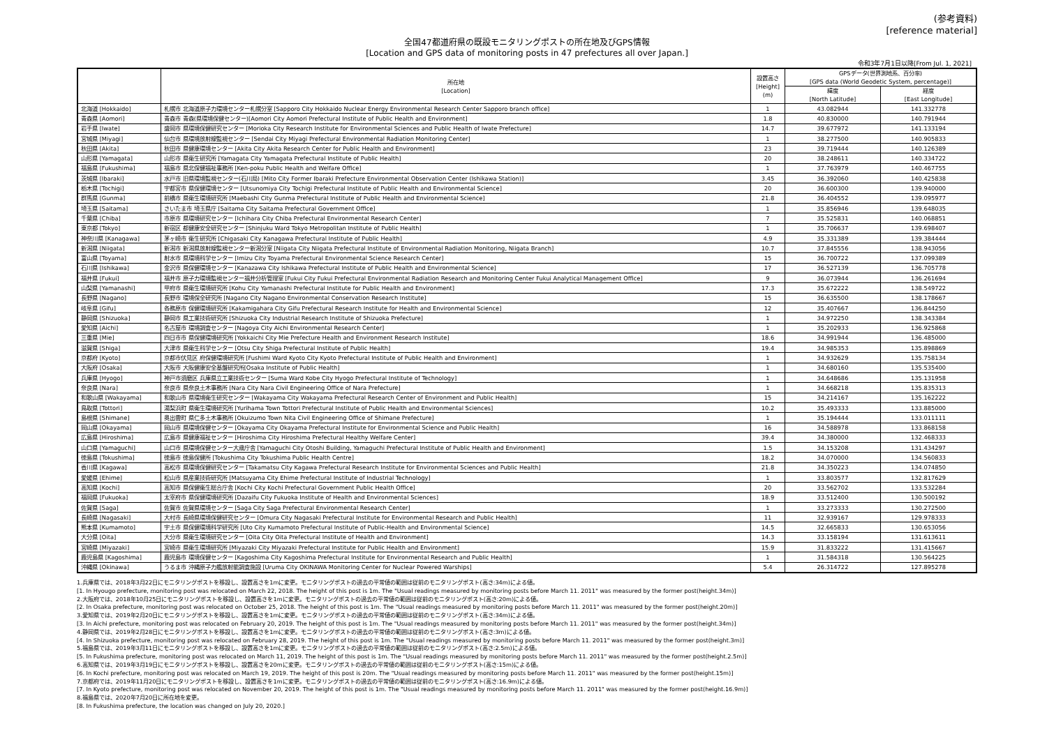(参考資料)
[reference material]
全国47都道府県の既設モニタリングポストの所在地及びGPS情報
[Location and GPS data of monitoring posts in 47 prefectures all over Japan.]
令和3年7月1日以降[From Jul. 1, 2021]
| | 所在地 [Location] | 設置高さ [Height] (m) | GPSデータ(世界測地系、百分率) [GPS data (World Geodetic System, percentage)] | |
| --- | --- | --- | --- | --- |
| | | | 緯度 [North Latitude] | 経度 [East Longitude] |
| 北海道 [Hokkaido] | 札幌市 北海道原子力環境センター札幌分室 [Sapporo City Hokkaido Nuclear Energy Environmental Research Center Sapporo branch office] | 1 | 43.082944 | 141.332778 |
| 青森県 [Aomori] | 青森市 青森(県環境保健センター)[Aomori City Aomori Prefectural Institute of Public Health and Environment] | 1.8 | 40.830000 | 140.791944 |
| 岩手県 [Iwate] | 盛岡市 県環境保健研究センター [Morioka City Research Institute for Environmental Sciences and Public Health of Iwate Prefecture] | 14.7 | 39.677972 | 141.133194 |
| 宮城県 [Miyagi] | 仙台市 県環境放射線監視センター [Sendai City Miyagi Prefectural Environmental Radiation Monitoring Center] | 1 | 38.277500 | 140.905833 |
| 秋田県 [Akita] | 秋田市 県健康環境センター [Akita City Akita Research Center for Public Health and Environment] | 23 | 39.719444 | 140.126389 |
| 山形県 [Yamagata] | 山形市 県衛生研究所 [Yamagata City Yamagata Prefectural Institute of Public Health] | 20 | 38.248611 | 140.334722 |
| 福島県 [Fukushima] | 福島市 県北保健福祉事務所 [Ken-poku Public Health and Welfare Office] | 1 | 37.763979 | 140.467755 |
| 茨城県 [Ibaraki] | 水戸市 旧県環境監視センター(石川局) [Mito City Former Ibaraki Prefecture Environmental Observation Center (Ishikawa Station)] | 3.45 | 36.392060 | 140.425838 |
| 栃木県 [Tochigi] | 宇都宮市 県保健環境センター [Utsunomiya City Tochigi Prefectural Institute of Public Health and Environmental Science] | 20 | 36.600300 | 139.940000 |
| 群馬県 [Gunma] | 前橋市 県衛生環境研究所 [Maebashi City Gunma Prefectural Institute of Public Health and Environmental Science] | 21.8 | 36.404552 | 139.095977 |
| 埼玉県 [Saitama] | さいたま市 埼玉県庁 [Saitama City Saitama Prefectural Government Office] | 1 | 35.856946 | 139.648035 |
| 千葉県 [Chiba] | 市原市 県環境研究センター [Ichihara City Chiba Prefectural Environmental Research Center] | 7 | 35.525831 | 140.068851 |
| 東京都 [Tokyo] | 新宿区 都健康安全研究センター [Shinjuku Ward Tokyo Metropolitan Institute of Public Health] | 1 | 35.706637 | 139.698407 |
| 神奈川県 [Kanagawa] | 茅ヶ崎市 衛生研究所 [Chigasaki City Kanagawa Prefectural Institute of Public Health] | 4.9 | 35.331389 | 139.384444 |
| 新潟県 [Niigata] | 新潟市 新潟県放射線監視センター新潟分室 [Niigata City Niigata Prefectural Institute of Environmental Radiation Monitoring, Niigata Branch] | 10.7 | 37.845556 | 138.943056 |
| 富山県 [Toyama] | 射水市 県環境科学センター [Imizu City Toyama Prefectural Environmental Science Research Center] | 15 | 36.700722 | 137.099389 |
| 石川県 [Ishikawa] | 金沢市 県保健環境センター [Kanazawa City Ishikawa Prefectural Institute of Public Health and Environmental Science] | 17 | 36.527139 | 136.705778 |
| 福井県 [Fukui] | 福井市 原子力環境監視センター福井分析管理室 [Fukui City Fukui Prefectural Environmental Radiation Research and Monitoring Center Fukui Analytical Management Office] | 9 | 36.073944 | 136.261694 |
| 山梨県 [Yamanashi] | 甲府市 県衛生環境研究所 [Kohu City Yamanashi Prefectural Institute for Public Health and Environment] | 17.3 | 35.672222 | 138.549722 |
| 長野県 [Nagano] | 長野市 環境保全研究所 [Nagano City Nagano Environmental Conservation Research Institute] | 15 | 36.635500 | 138.178667 |
| 岐阜県 [Gifu] | 各務原市 保健環境研究所 [Kakamigahara City Gifu Prefectural Research Institute for Health and Environmental Science] | 12 | 35.407667 | 136.844250 |
| 静岡県 [Shizuoka] | 静岡市 県工業技術研究所 [Shizuoka City Industrial Research Institute of Shizuoka Prefecture] | 1 | 34.972250 | 138.343384 |
| 愛知県 [Aichi] | 名古屋市 環境調査センター [Nagoya City Aichi Environmental Research Center] | 1 | 35.202933 | 136.925868 |
| 三重県 [Mie] | 四日市市 県保健環境研究所 [Yokkaichi City Mie Prefecture Health and Environment Research Institute] | 18.6 | 34.991944 | 136.485000 |
| 滋賀県 [Shiga] | 大津市 県衛生科学センター [Otsu City Shiga Prefectural Institute of Public Health] | 19.4 | 34.985353 | 135.898869 |
| 京都府 [Kyoto] | 京都市伏見区 府保健環境研究所 [Fushimi Ward Kyoto City Kyoto Prefectural Institute of Public Health and Environment] | 1 | 34.932629 | 135.758134 |
| 大阪府 [Osaka] | 大阪市 大阪健康安全基盤研究所[Osaka Institute of Public Health] | 1 | 34.680160 | 135.535400 |
| 兵庫県 [Hyogo] | 神戸市須磨区 兵庫県立工業技術センター [Suma Ward Kobe City Hyogo Prefectural Institute of Technology] | 1 | 34.648686 | 135.131958 |
| 奈良県 [Nara] | 奈良市 県奈良土木事務所 [Nara City Nara Civil Engineering Office of Nara Prefecture] | 1 | 34.668218 | 135.835313 |
| 和歌山県 [Wakayama] | 和歌山市 県環境衛生研究センター [Wakayama City Wakayama Prefectural Research Center of Environment and Public Health] | 15 | 34.214167 | 135.162222 |
| 鳥取県 [Tottori] | 湯梨浜町 県衛生環境研究所 [Yurihama Town Tottori Prefectural Institute of Public Health and Environmental Sciences] | 10.2 | 35.493333 | 133.885000 |
| 島根県 [Shimane] | 奥出雲町 県仁多土木事務所 [Okuizumo Town Nita Civil Engineering Office of Shimane Prefecture] | 1 | 35.194444 | 133.011111 |
| 岡山県 [Okayama] | 岡山市 県環境保健センター [Okayama City Okayama Prefectural Institute for Environmental Science and Public Health] | 16 | 34.588978 | 133.868158 |
| 広島県 [Hiroshima] | 広島市 県健康福祉センター [Hiroshima City Hiroshima Prefectural Healthy Welfare Center] | 39.4 | 34.380000 | 132.468333 |
| 山口県 [Yamaguchi] | 山口市 県環境保健センター大歳庁舎 [Yamaguchi City Otoshi Building, Yamaguchi Prefectural Institute of Public Health and Environment] | 1.5 | 34.153208 | 131.434297 |
| 徳島県 [Tokushima] | 徳島市 徳島保健所 [Tokushima City Tokushima Public Health Centre] | 18.2 | 34.070000 | 134.560833 |
| 香川県 [Kagawa] | 高松市 県環境保健研究センター [Takamatsu City Kagawa Prefectural Research Institute for Environmental Sciences and Public Health] | 21.8 | 34.350223 | 134.074850 |
| 愛媛県 [Ehime] | 松山市 県産業技術研究所 [Matsuyama City Ehime Prefectural Institute of Industrial Technology] | 1 | 33.803577 | 132.817629 |
| 高知県 [Kochi] | 高知市 県保健衛生総合庁舎 [Kochi City Kochi Prefectural Government Public Health Office] | 20 | 33.562702 | 133.532284 |
| 福岡県 [Fukuoka] | 太宰府市 県保健環境研究所 [Dazaifu City Fukuoka Institute of Health and Environmental Sciences] | 18.9 | 33.512400 | 130.500192 |
| 佐賀県 [Saga] | 佐賀市 佐賀県環境センター [Saga City Saga Prefectural Environmental Research Center] | 1 | 33.273333 | 130.272500 |
| 長崎県 [Nagasaki] | 大村市 長崎県環境保健研究センター [Omura City Nagasaki Prefectural Institute for Environmental Research and Public Health] | 11 | 32.939167 | 129.978333 |
| 熊本県 [Kumamoto] | 宇土市 県保健環境科学研究所 [Uto City Kumamoto Prefectural Institute of Public-Health and Environmental Science] | 14.5 | 32.665833 | 130.653056 |
| 大分県 [Oita] | 大分市 県衛生環境研究センター [Oita City Oita Prefectural Institute of Health and Environment] | 14.3 | 33.158194 | 131.613611 |
| 宮崎県 [Miyazaki] | 宮崎市 県衛生環境研究所 [Miyazaki City Miyazaki Prefectural Institute for Public Health and Environment] | 15.9 | 31.833222 | 131.415667 |
| 鹿児島県 [Kagoshima] | 鹿児島市 環境保健センター [Kagoshima City Kagoshima Prefectural Institute for Environmental Research and Public Health] | 1 | 31.584318 | 130.564225 |
| 沖縄県 [Okinawa] | うるま市 沖縄原子力艦放射能調査施設 [Uruma City OKINAWA Monitoring Center for Nuclear Powered Warships] | 5.4 | 26.314722 | 127.895278 |
1.兵庫県では、2018年3月22日にモニタリングポストを移設し、設置高さを1mに変更。モニタリングポストの過去の平常値の範囲は従前のモニタリングポスト(高さ:34m)による値。
[1. In Hyougo prefecture, monitoring post was relocated on March 22, 2018. The height of this post is 1m. The "Usual readings measured by monitoring posts before March 11. 2011" was measured by the former post(height.34m)]
2.大阪府では、2018年10月25日にモニタリングポストを移設し、設置高さを1mに変更。モニタリングポストの過去の平常値の範囲は従前のモニタリングポスト(高さ:20m)による値。
[2. In Osaka prefecture, monitoring post was relocated on October 25, 2018. The height of this post is 1m. The "Usual readings measured by monitoring posts before March 11. 2011" was measured by the former post(height.20m)]
3.愛知県では、2019年2月20日にモニタリングポストを移設し、設置高さを1mに変更。モニタリングポストの過去の平常値の範囲は従前のモニタリングポスト(高さ:34m)による値。
[3. In Aichi prefecture, monitoring post was relocated on February 20, 2019. The height of this post is 1m. The "Usual readings measured by monitoring posts before March 11. 2011" was measured by the former post(height.34m)]
4.静岡県では、2019年2月28日にモニタリングポストを移設し、設置高さを1mに変更。モニタリングポストの過去の平常値の範囲は従前のモニタリングポスト(高さ:3m)による値。
[4. In Shizuoka prefecture, monitoring post was relocated on February 28, 2019. The height of this post is 1m. The "Usual readings measured by monitoring posts before March 11. 2011" was measured by the former post(height.3m)]
5.福島県では、2019年3月11日にモニタリングポストを移設し、設置高さを1mに変更。モニタリングポストの過去の平常値の範囲は従前のモニタリングポスト(高さ:2.5m)による値。
[5. In Fukushima prefecture, monitoring post was relocated on March 11, 2019. The height of this post is 1m. The "Usual readings measured by monitoring posts before March 11. 2011" was measured by the former post(height.2.5m)]
6.高知県では、2019年3月19日にモニタリングポストを移設し、設置高さを20mに変更。モニタリングポストの過去の平常値の範囲は従前のモニタリングポスト(高さ:15m)による値。
[6. In Kochi prefecture, monitoring post was relocated on March 19, 2019. The height of this post is 20m. The "Usual readings measured by monitoring posts before March 11. 2011" was measured by the former post(height.15m)]
7.京都府では、2019年11月20日にモニタリングポストを移設し、設置高さを1mに変更。モニタリングポストの過去の平常値の範囲は従前のモニタリングポスト(高さ:16.9m)による値。
[7. In Kyoto prefecture, monitoring post was relocated on November 20, 2019. The height of this post is 1m. The "Usual readings measured by monitoring posts before March 11. 2011" was measured by the former post(height.16.9m)]
8.福島県では、2020年7月20日に所在地を変更。
[8. In Fukushima prefecture, the location was changed on July 20, 2020.]